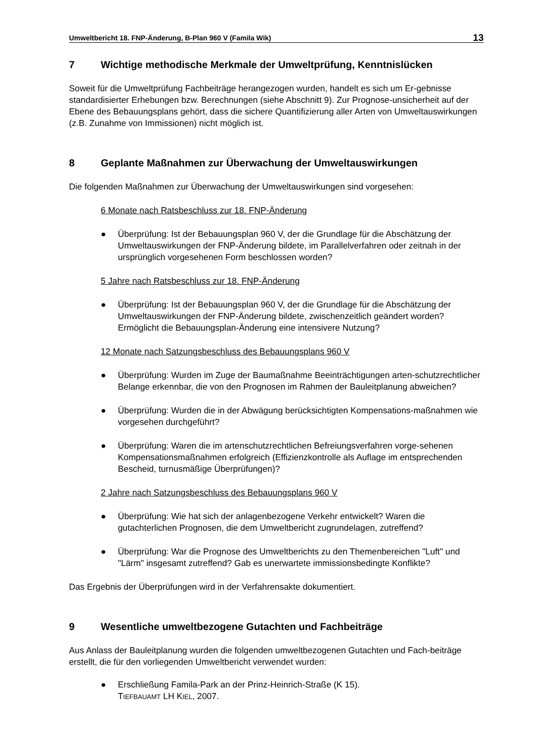Umweltbericht 18. FNP-Änderung, B-Plan 960 V (Famila Wik) 13
7 Wichtige methodische Merkmale der Umweltprüfung, Kenntnislücken
Soweit für die Umweltprüfung Fachbeiträge herangezogen wurden, handelt es sich um Er-gebnisse standardisierter Erhebungen bzw. Berechnungen (siehe Abschnitt 9). Zur Prognose-unsicherheit auf der Ebene des Bebauungsplans gehört, dass die sichere Quantifizierung aller Arten von Umweltauswirkungen (z.B. Zunahme von Immissionen) nicht möglich ist.
8 Geplante Maßnahmen zur Überwachung der Umweltauswirkungen
Die folgenden Maßnahmen zur Überwachung der Umweltauswirkungen sind vorgesehen:
6 Monate nach Ratsbeschluss zur 18. FNP-Änderung
● Überprüfung: Ist der Bebauungsplan 960 V, der die Grundlage für die Abschätzung der Umweltauswirkungen der FNP-Änderung bildete, im Parallelverfahren oder zeitnah in der ursprünglich vorgesehenen Form beschlossen worden?
5 Jahre nach Ratsbeschluss zur 18. FNP-Änderung
● Überprüfung: Ist der Bebauungsplan 960 V, der die Grundlage für die Abschätzung der Umweltauswirkungen der FNP-Änderung bildete, zwischenzeitlich geändert worden? Ermöglicht die Bebauungsplan-Änderung eine intensivere Nutzung?
12 Monate nach Satzungsbeschluss des Bebauungsplans 960 V
● Überprüfung: Wurden im Zuge der Baumaßnahme Beeinträchtigungen arten-schutzrechtlicher Belange erkennbar, die von den Prognosen im Rahmen der Bauleitplanung abweichen?
● Überprüfung: Wurden die in der Abwägung berücksichtigten Kompensations-maßnahmen wie vorgesehen durchgeführt?
● Überprüfung: Waren die im artenschutzrechtlichen Befreiungsverfahren vorge-sehenen Kompensationsmaßnahmen erfolgreich (Effizienzkontrolle als Auflage im entsprechenden Bescheid, turnusmäßige Überprüfungen)?
2 Jahre nach Satzungsbeschluss des Bebauungsplans 960 V
● Überprüfung: Wie hat sich der anlagenbezogene Verkehr entwickelt? Waren die gutachterlichen Prognosen, die dem Umweltbericht zugrundelagen, zutreffend?
● Überprüfung: War die Prognose des Umweltberichts zu den Themenbereichen "Luft" und "Lärm" insgesamt zutreffend? Gab es unerwartete immissionsbedingte Konflikte?
Das Ergebnis der Überprüfungen wird in der Verfahrensakte dokumentiert.
9 Wesentliche umweltbezogene Gutachten und Fachbeiträge
Aus Anlass der Bauleitplanung wurden die folgenden umweltbezogenen Gutachten und Fach-beiträge erstellt, die für den vorliegenden Umweltbericht verwendet wurden:
● Erschließung Famila-Park an der Prinz-Heinrich-Straße (K 15).
TIEFBAUAMT LH KIEL, 2007.